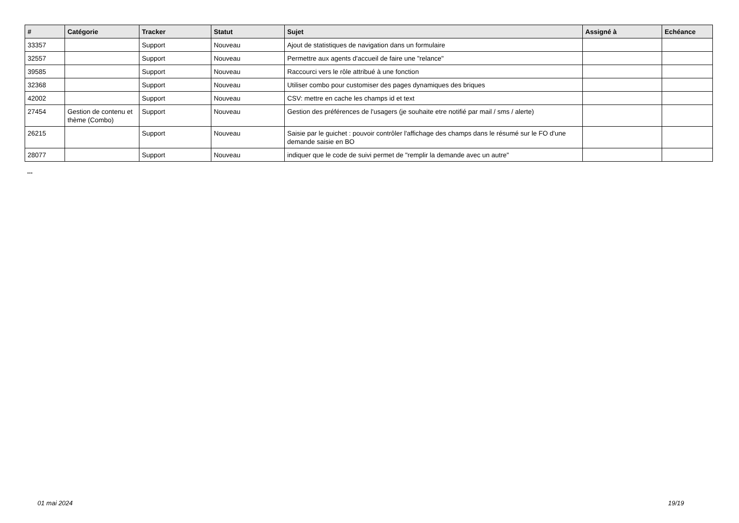| # | Catégorie | Tracker | Statut | Sujet | Assigné à | Echéance |
| --- | --- | --- | --- | --- | --- | --- |
| 33357 | | Support | Nouveau | Ajout de statistiques de navigation dans un formulaire | | |
| 32557 | | Support | Nouveau | Permettre aux agents d'accueil de faire une "relance" | | |
| 39585 | | Support | Nouveau | Raccourci vers le rôle attribué à une fonction | | |
| 32368 | | Support | Nouveau | Utiliser combo pour customiser des pages dynamiques des briques | | |
| 42002 | | Support | Nouveau | CSV: mettre en cache les champs id et text | | |
| 27454 | Gestion de contenu et thème (Combo) | Support | Nouveau | Gestion des préférences de l'usagers (je souhaite etre notifié par mail / sms / alerte) | | |
| 26215 | | Support | Nouveau | Saisie par le guichet : pouvoir contrôler l'affichage des champs dans le résumé sur le FO d'une demande saisie en BO | | |
| 28077 | | Support | Nouveau | indiquer que le code de suivi permet de "remplir la demande avec un autre" | | |
...
01 mai 2024 19/19